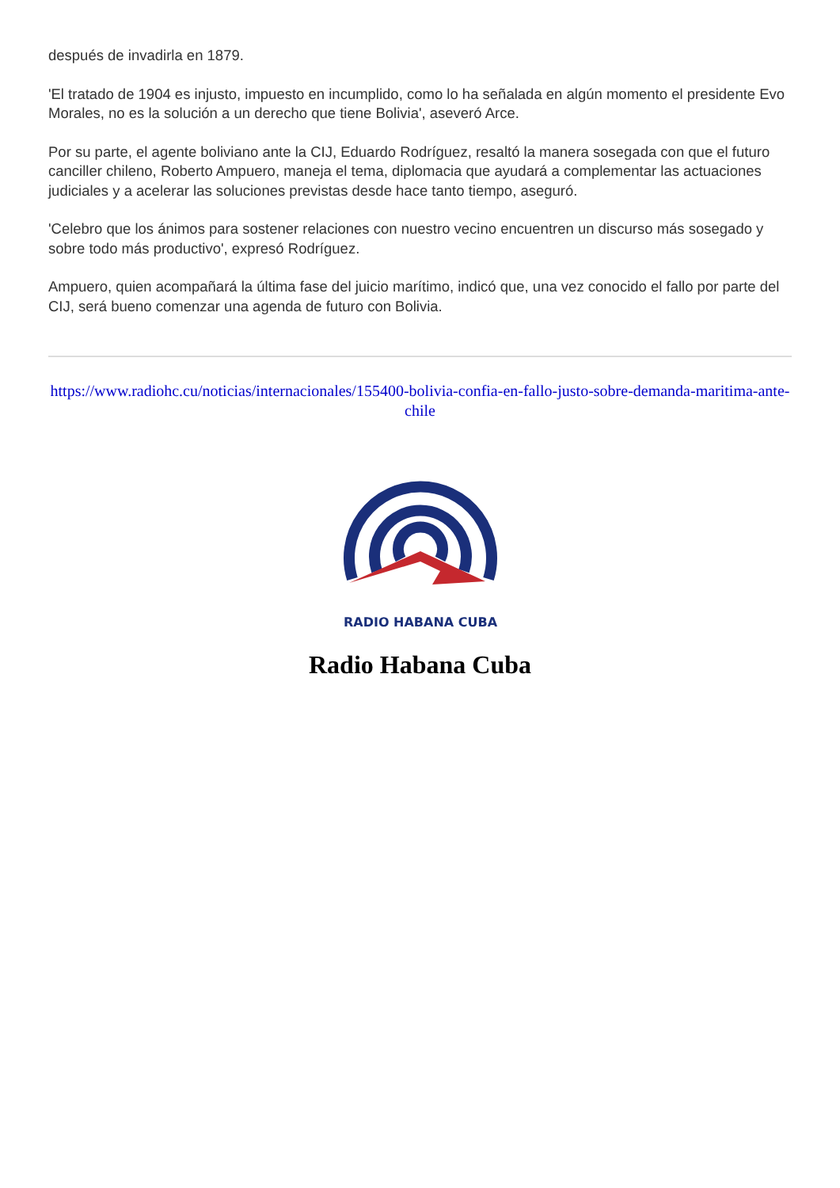después de invadirla en 1879.
'El tratado de 1904 es injusto, impuesto en incumplido, como lo ha señalada en algún momento el presidente Evo Morales, no es la solución a un derecho que tiene Bolivia', aseveró Arce.
Por su parte, el agente boliviano ante la CIJ, Eduardo Rodríguez, resaltó la manera sosegada con que el futuro canciller chileno, Roberto Ampuero, maneja el tema, diplomacia que ayudará a complementar las actuaciones judiciales y a acelerar las soluciones previstas desde hace tanto tiempo, aseguró.
'Celebro que los ánimos para sostener relaciones con nuestro vecino encuentren un discurso más sosegado y sobre todo más productivo', expresó Rodríguez.
Ampuero, quien acompañará la última fase del juicio marítimo, indicó que, una vez conocido el fallo por parte del CIJ, será bueno comenzar una agenda de futuro con Bolivia.
https://www.radiohc.cu/noticias/internacionales/155400-bolivia-confia-en-fallo-justo-sobre-demanda-maritima-ante-chile
RADIO HABANA CUBA
Radio Habana Cuba